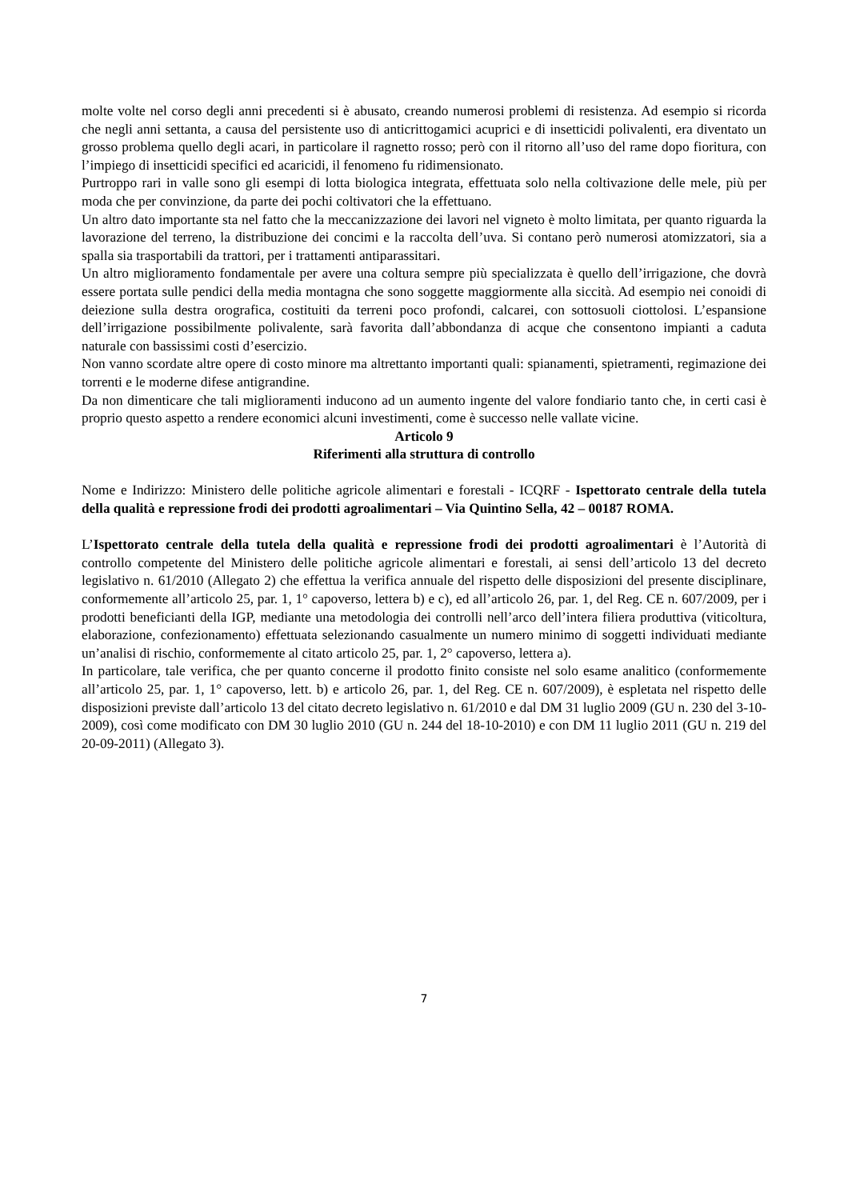molte volte nel corso degli anni precedenti si è abusato, creando numerosi problemi di resistenza. Ad esempio si ricorda che negli anni settanta, a causa del persistente uso di anticrittogamici acuprici e di insetticidi polivalenti, era diventato un grosso problema quello degli acari, in particolare il ragnetto rosso; però con il ritorno all’uso del rame dopo fioritura, con l’impiego di insetticidi specifici ed acaricidi, il fenomeno fu ridimensionato.
Purtroppo rari in valle sono gli esempi di lotta biologica integrata, effettuata solo nella coltivazione delle mele, più per moda che per convinzione, da parte dei pochi coltivatori che la effettuano.
Un altro dato importante sta nel fatto che la meccanizzazione dei lavori nel vigneto è molto limitata, per quanto riguarda la lavorazione del terreno, la distribuzione dei concimi e la raccolta dell’uva. Si contano però numerosi atomizzatori, sia a spalla sia trasportabili da trattori, per i trattamenti antiparassitari.
Un altro miglioramento fondamentale per avere una coltura sempre più specializzata è quello dell’irrigazione, che dovrà essere portata sulle pendici della media montagna che sono soggette maggiormente alla siccità. Ad esempio nei conoidi di deiezione sulla destra orografica, costituiti da terreni poco profondi, calcarei, con sottosuoli ciottolosi. L’espansione dell’irrigazione possibilmente polivalente, sarà favorita dall’abbondanza di acque che consentono impianti a caduta naturale con bassissimi costi d’esercizio.
Non vanno scordate altre opere di costo minore ma altrettanto importanti quali: spianamenti, spietramenti, regimazione dei torrenti e le moderne difese antigrandine.
Da non dimenticare che tali miglioramenti inducono ad un aumento ingente del valore fondiario tanto che, in certi casi è proprio questo aspetto a rendere economici alcuni investimenti, come è successo nelle vallate vicine.
Articolo 9
Riferimenti alla struttura di controllo
Nome e Indirizzo: Ministero delle politiche agricole alimentari e forestali - ICQRF - Ispettorato centrale della tutela della qualità e repressione frodi dei prodotti agroalimentari – Via Quintino Sella, 42 – 00187 ROMA.
L’Ispettorato centrale della tutela della qualità e repressione frodi dei prodotti agroalimentari è l’Autorità di controllo competente del Ministero delle politiche agricole alimentari e forestali, ai sensi dell’articolo 13 del decreto legislativo n. 61/2010 (Allegato 2) che effettua la verifica annuale del rispetto delle disposizioni del presente disciplinare, conformemente all’articolo 25, par. 1, 1° capoverso, lettera b) e c), ed all’articolo 26, par. 1, del Reg. CE n. 607/2009, per i prodotti beneficianti della IGP, mediante una metodologia dei controlli nell’arco dell’intera filiera produttiva (viticoltura, elaborazione, confezionamento) effettuata selezionando casualmente un numero minimo di soggetti individuati mediante un’analisi di rischio, conformemente al citato articolo 25, par. 1, 2° capoverso, lettera a).
In particolare, tale verifica, che per quanto concerne il prodotto finito consiste nel solo esame analitico (conformemente all’articolo 25, par. 1, 1° capoverso, lett. b) e articolo 26, par. 1, del Reg. CE n. 607/2009), è espletata nel rispetto delle disposizioni previste dall’articolo 13 del citato decreto legislativo n. 61/2010 e dal DM 31 luglio 2009 (GU n. 230 del 3-10-2009), così come modificato con DM 30 luglio 2010 (GU n. 244 del 18-10-2010) e con DM 11 luglio 2011 (GU n. 219 del 20-09-2011) (Allegato 3).
7